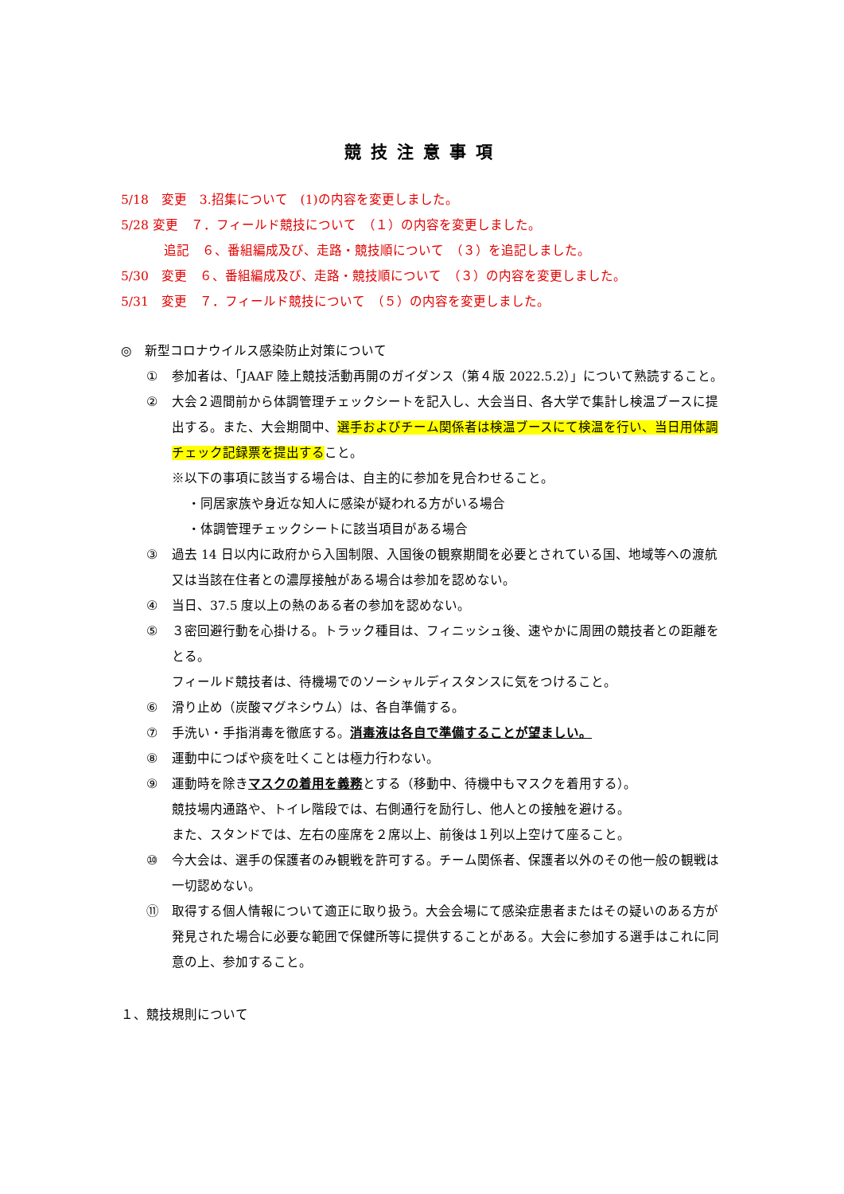競技注意事項
5/18　変更　3.招集について　(1)の内容を変更しました。
5/28 変更　７．フィールド競技について　（１）の内容を変更しました。
追記　６、番組編成及び、走路・競技順について　（３）を追記しました。
5/30　変更　６、番組編成及び、走路・競技順について　（３）の内容を変更しました。
5/31　変更　７．フィールド競技について　（５）の内容を変更しました。
◎　新型コロナウイルス感染防止対策について
① 参加者は、「JAAF 陸上競技活動再開のガイダンス（第４版 2022.5.2）」について熟読すること。
② 大会２週間前から体調管理チェックシートを記入し、大会当日、各大学で集計し検温ブースに提出する。また、大会期間中、選手およびチーム関係者は検温ブースにて検温を行い、当日用体調チェック記録票を提出すること。
※以下の事項に該当する場合は、自主的に参加を見合わせること。
・同居家族や身近な知人に感染が疑われる方がいる場合
・体調管理チェックシートに該当項目がある場合
③ 過去 14 日以内に政府から入国制限、入国後の観察期間を必要とされている国、地域等への渡航又は当該在住者との濃厚接触がある場合は参加を認めない。
④ 当日、37.5 度以上の熱のある者の参加を認めない。
⑤ ３密回避行動を心掛ける。トラック種目は、フィニッシュ後、速やかに周囲の競技者との距離をとる。
フィールド競技者は、待機場でのソーシャルディスタンスに気をつけること。
⑥ 滑り止め（炭酸マグネシウム）は、各自準備する。
⑦ 手洗い・手指消毒を徹底する。消毒液は各自で準備することが望ましい。
⑧ 運動中につばや痰を吐くことは極力行わない。
⑨ 運動時を除きマスクの着用を義務とする（移動中、待機中もマスクを着用する）。
競技場内通路や、トイレ階段では、右側通行を励行し、他人との接触を避ける。
また、スタンドでは、左右の座席を２席以上、前後は１列以上空けて座ること。
⑩ 今大会は、選手の保護者のみ観戦を許可する。チーム関係者、保護者以外のその他一般の観戦は一切認めない。
⑪ 取得する個人情報について適正に取り扱う。大会会場にて感染症患者またはその疑いのある方が発見された場合に必要な範囲で保健所等に提供することがある。大会に参加する選手はこれに同意の上、参加すること。
１、競技規則について